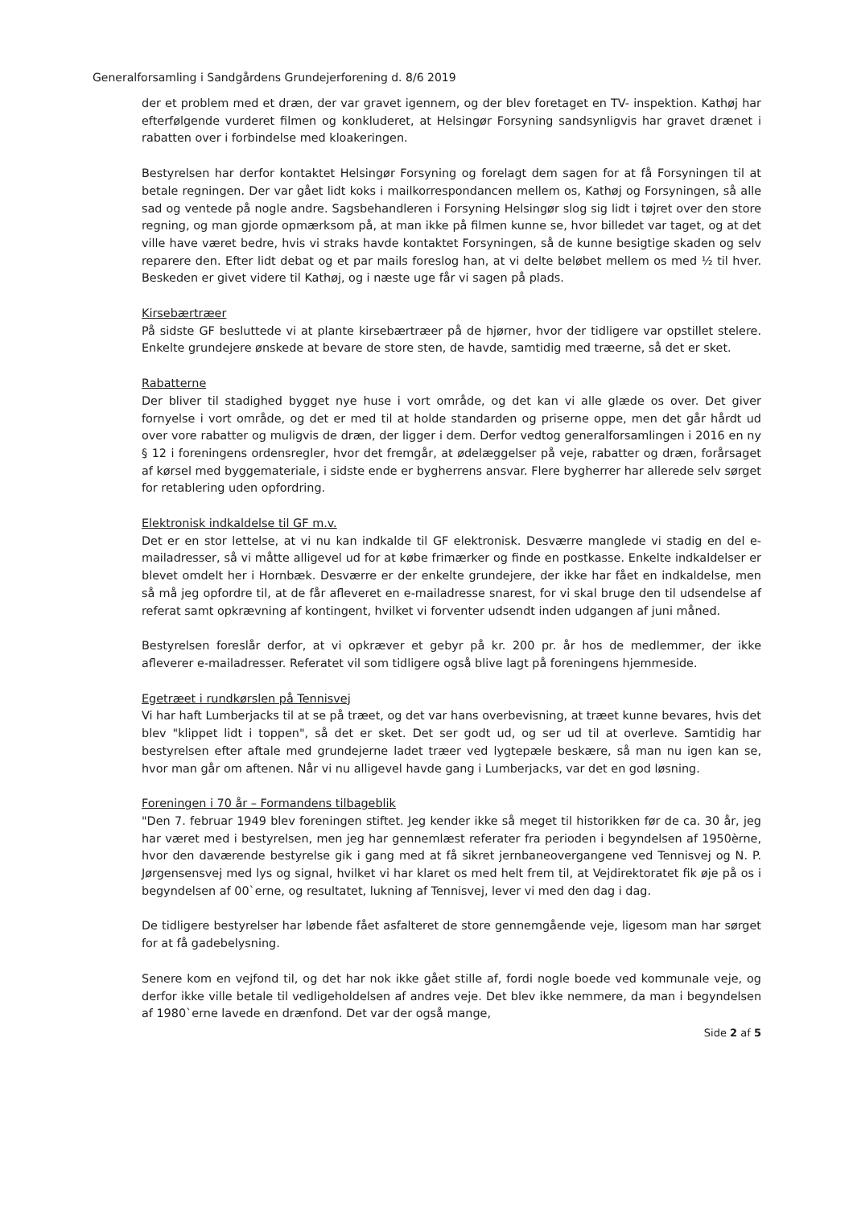Generalforsamling i Sandgårdens Grundejerforening d. 8/6 2019
der et problem med et dræn, der var gravet igennem, og der blev foretaget en TV- inspektion. Kathøj har efterfølgende vurderet filmen og konkluderet, at Helsingør Forsyning sandsynligvis har gravet drænet i rabatten over i forbindelse med kloakeringen.
Bestyrelsen har derfor kontaktet Helsingør Forsyning og forelagt dem sagen for at få Forsyningen til at betale regningen. Der var gået lidt koks i mailkorrespondancen mellem os, Kathøj og Forsyningen, så alle sad og ventede på nogle andre. Sagsbehandleren i Forsyning Helsingør slog sig lidt i tøjret over den store regning, og man gjorde opmærksom på, at man ikke på filmen kunne se, hvor billedet var taget, og at det ville have været bedre, hvis vi straks havde kontaktet Forsyningen, så de kunne besigtige skaden og selv reparere den. Efter lidt debat og et par mails foreslog han, at vi delte beløbet mellem os med ½ til hver. Beskeden er givet videre til Kathøj, og i næste uge får vi sagen på plads.
Kirsebærtræer
På sidste GF besluttede vi at plante kirsebærtræer på de hjørner, hvor der tidligere var opstillet stelere. Enkelte grundejere ønskede at bevare de store sten, de havde, samtidig med træerne, så det er sket.
Rabatterne
Der bliver til stadighed bygget nye huse i vort område, og det kan vi alle glæde os over. Det giver fornyelse i vort område, og det er med til at holde standarden og priserne oppe, men det går hårdt ud over vore rabatter og muligvis de dræn, der ligger i dem. Derfor vedtog generalforsamlingen i 2016 en ny § 12 i foreningens ordensregler, hvor det fremgår, at ødelæggelser på veje, rabatter og dræn, forårsaget af kørsel med byggemateriale, i sidste ende er bygherrens ansvar. Flere bygherrer har allerede selv sørget for retablering uden opfordring.
Elektronisk indkaldelse til GF m.v.
Det er en stor lettelse, at vi nu kan indkalde til GF elektronisk. Desværre manglede vi stadig en del e-mailadresser, så vi måtte alligevel ud for at købe frimærker og finde en postkasse. Enkelte indkaldelser er blevet omdelt her i Hornbæk. Desværre er der enkelte grundejere, der ikke har fået en indkaldelse, men så må jeg opfordre til, at de får afleveret en e-mailadresse snarest, for vi skal bruge den til udsendelse af referat samt opkrævning af kontingent, hvilket vi forventer udsendt inden udgangen af juni måned.
Bestyrelsen foreslår derfor, at vi opkræver et gebyr på kr. 200 pr. år hos de medlemmer, der ikke afleverer e-mailadresser. Referatet vil som tidligere også blive lagt på foreningens hjemmeside.
Egetræet i rundkørslen på Tennisvej
Vi har haft Lumberjacks til at se på træet, og det var hans overbevisning, at træet kunne bevares, hvis det blev "klippet lidt i toppen", så det er sket. Det ser godt ud, og ser ud til at overleve. Samtidig har bestyrelsen efter aftale med grundejerne ladet træer ved lygtepæle beskære, så man nu igen kan se, hvor man går om aftenen. Når vi nu alligevel havde gang i Lumberjacks, var det en god løsning.
Foreningen i 70 år – Formandens tilbageblik
"Den 7. februar 1949 blev foreningen stiftet. Jeg kender ikke så meget til historikken før de ca. 30 år, jeg har været med i bestyrelsen, men jeg har gennemlæst referater fra perioden i begyndelsen af 1950èrne, hvor den daværende bestyrelse gik i gang med at få sikret jernbaneovergangene ved Tennisvej og N. P. Jørgensensvej med lys og signal, hvilket vi har klaret os med helt frem til, at Vejdirektoratet fik øje på os i begyndelsen af 00`erne, og resultatet, lukning af Tennisvej, lever vi med den dag i dag.
De tidligere bestyrelser har løbende fået asfalteret de store gennemgående veje, ligesom man har sørget for at få gadebelysning.
Senere kom en vejfond til, og det har nok ikke gået stille af, fordi nogle boede ved kommunale veje, og derfor ikke ville betale til vedligeholdelsen af andres veje. Det blev ikke nemmere, da man i begyndelsen af 1980`erne lavede en drænfond. Det var der også mange,
Side 2 af 5